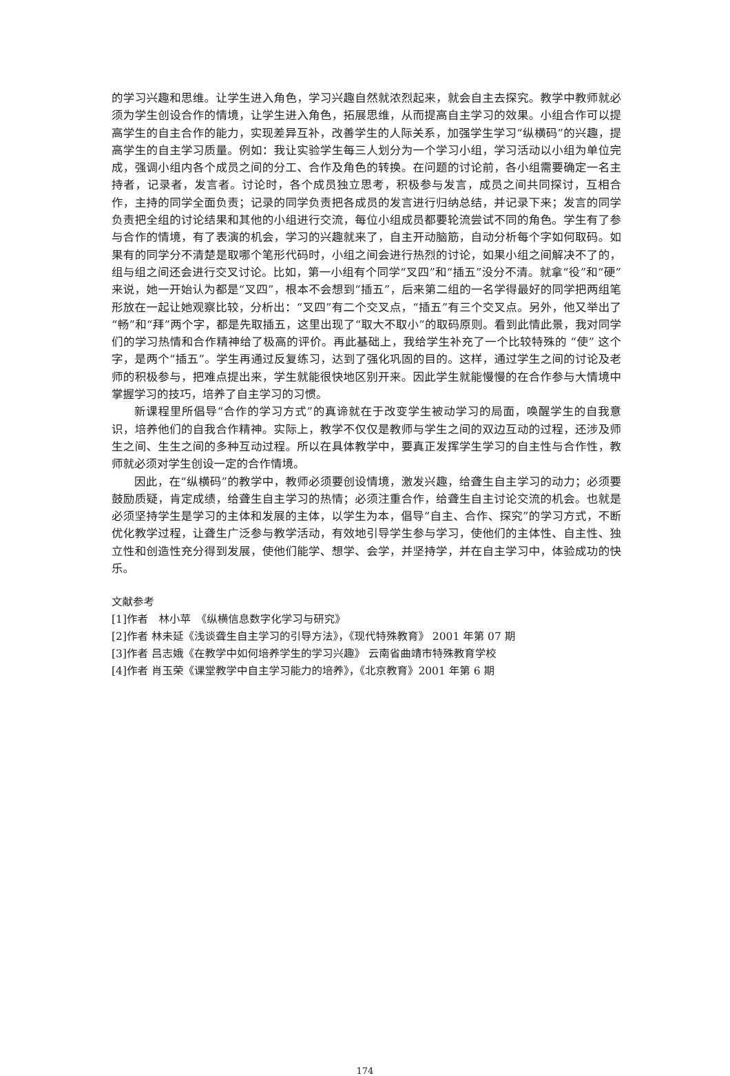的学习兴趣和思维。让学生进入角色，学习兴趣自然就浓烈起来，就会自主去探究。教学中教师就必须为学生创设合作的情境，让学生进入角色，拓展思维，从而提高自主学习的效果。小组合作可以提高学生的自主合作的能力，实现差异互补，改善学生的人际关系，加强学生学习“纵横码”的兴趣，提高学生的自主学习质量。例如：我让实验学生每三人划分为一个学习小组，学习活动以小组为单位完成，强调小组内各个成员之间的分工、合作及角色的转换。在问题的讨论前，各小组需要确定一名主持者，记录者，发言者。讨论时，各个成员独立思考，积极参与发言，成员之间共同探讨，互相合作，主持的同学全面负责；记录的同学负责把各成员的发言进行归纳总结，并记录下来；发言的同学负责把全组的讨论结果和其他的小组进行交流，每位小组成员都要轮流尝试不同的角色。学生有了参与合作的情境，有了表演的机会，学习的兴趣就来了，自主开动脑筋，自动分析每个字如何取码。如果有的同学分不清楚是取哪个笔形代码时，小组之间会进行热烈的讨论，如果小组之间解决不了的，组与组之间还会进行交叉讨论。比如，第一小组有个同学“叉四”和“插五”没分不清。就拿“役”和“硬”来说，她一开始认为都是“叉四”，根本不会想到“插五”，后来第二组的一名学得最好的同学把两组笔形放在一起让她观察比较，分析出：“叉四”有二个交叉点，“插五”有三个交叉点。另外，他又举出了“畅”和“拜”两个字，都是先取插五，这里出现了“取大不取小”的取码原则。看到此情此景，我对同学们的学习热情和合作精神给了极高的评价。再此基础上，我给学生补充了一个比较特殊的 “使” 这个字，是两个“插五”。学生再通过反复练习，达到了强化巩固的目的。这样，通过学生之间的讨论及老师的积极参与，把难点提出来，学生就能很快地区别开来。因此学生就能慢慢的在合作参与大情境中掌握学习的技巧，培养了自主学习的习惯。
新课程里所倡导“合作的学习方式”的真谛就在于改变学生被动学习的局面，唤醒学生的自我意识，培养他们的自我合作精神。实际上，教学不仅仅是教师与学生之间的双边互动的过程，还涉及师生之间、生生之间的多种互动过程。所以在具体教学中，要真正发挥学生学习的自主性与合作性，教师就必须对学生创设一定的合作情境。
因此，在“纵横码”的教学中，教师必须要创设情境，激发兴趣，给聋生自主学习的动力；必须要鼓励质疑，肯定成绩，给聋生自主学习的热情；必须注重合作，给聋生自主讨论交流的机会。也就是必须坚持学生是学习的主体和发展的主体，以学生为本，倡导“自主、合作、探究”的学习方式，不断优化教学过程，让聋生广泛参与教学活动，有效地引导学生参与学习，使他们的主体性、自主性、独立性和创造性充分得到发展，使他们能学、想学、会学，并坚持学，并在自主学习中，体验成功的快乐。
文献参考
[1]作者　林小苹　《纵横信息数字化学习与研究》
[2]作者 林未延《浅谈聋生自主学习的引导方法》，《现代特殊教育》 2001 年第 07 期
[3]作者 吕志娥《在教学中如何培养学生的学习兴趣》 云南省曲靖市特殊教育学校
[4]作者 肖玉荣《课堂教学中自主学习能力的培养》，《北京教育》2001 年第 6 期
174